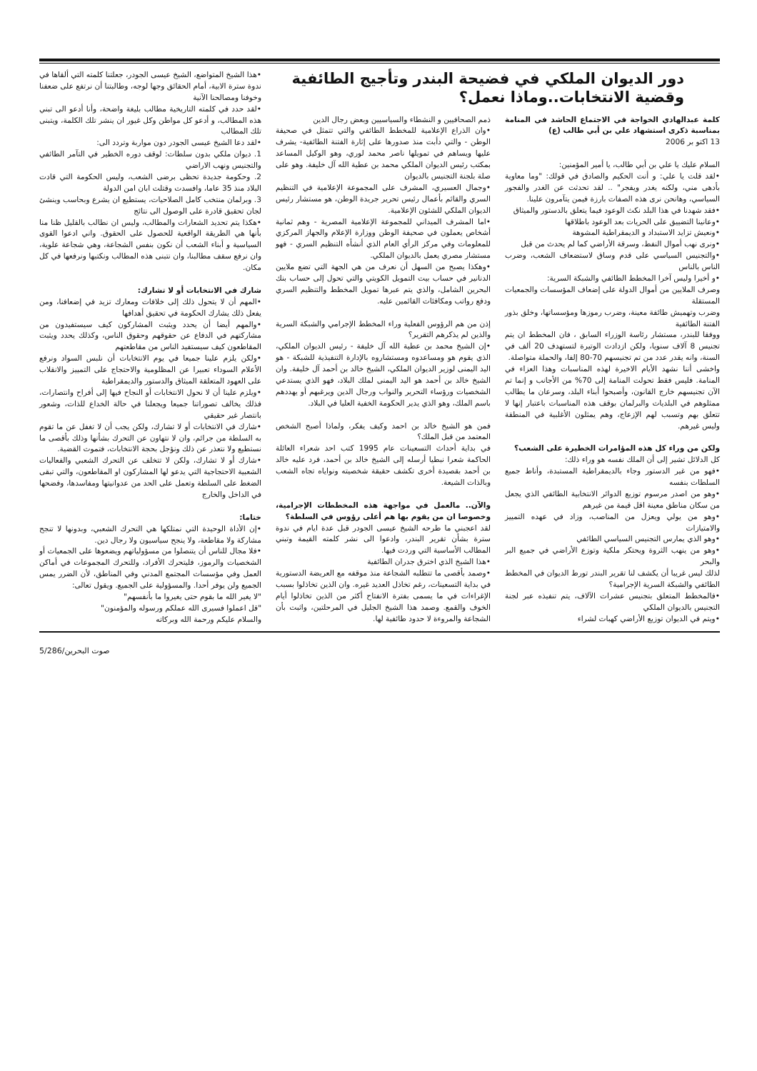دور الديوان الملكي في فضيحة البندر وتأجيج الطائفية
وقضية الانتخابات..وماذا نعمل؟
كلمة عبدالهادي الخواجة في الاجتماع الحاشد في المنامة بمناسبة ذكرى استشهاد علي بن أبي طالب (ع)
13 اكتو بر 2006
السلام عليك يا علي بن أبي طالب، يا أمير المؤمنين:
•لقد قلت يا علي: و أنت الحكيم والصادق في قولك: "وما معاوية بأدهى مني، ولكنه يغدر ويفجر" .. لقد تحدثت عن الغدر والفجور السياسي، وهانحن نرى هذه الصفات بارزة فيمن يتآمرون علينا.
•فقد شهدنا في هذا البلد نكث الوعود فيما يتعلق بالدستور والميثاق
•وعانينا التضييق على الحريات بعد الوعود باطلاقها
•ونعيش تزايد الاستبداد و الديمقراطية المشوهة
•ونرى نهب أموال النفط، وسرقة الأراضي كما لم يحدث من قبل
•والتجنيس السياسي على قدم وساق لاستضعاف الشعب، وضرب الناس بالناس
•و أخيرا وليس آخرا المخطط الطائفي والشبكة السرية:
وصرف الملايين من أموال الدولة على إضعاف المؤسسات والجمعيات المستقلة
وضرب وتهميش طائفة معينة، وضرب رموزها ومؤسساتها، وخلق بذور الفتنة الطائفية
ووفقا للبندر، مستشار رئاسة الوزراء السابق ، فان المخطط ان يتم تجنيس 8 آلاف سنويا، ولكن ازدادت الوتيرة لتستهدف 20 ألف في السنة، وانه يقدر عدد من تم تجنيسهم 70-80 إلفا، والحملة متواصلة.
واخشى أننا نشهد الأيام الاخيرة لهذه المناسبات وهذا العزاء في المنامة. فليس فقط تحولت المنامة إلى 70% من الأجانب و إنما تم الآن تجنيسهم خارج القانون، وأصبحوا أبناء البلد، وسرعان ما يطالب ممثلوهم في البلديات والبرلمان بوقف هذه المناسبات باعتبار إنها لا تتعلق بهم وتسبب لهم الإزعاج، وهم يمثلون الأغلبية في المنطقة وليس غيرهم.
ولكن من وراء كل هذه المؤامرات الخطيرة على الشعب؟
كل الدلائل تشير إلى أن الملك نفسه هو وراء ذلك:
•فهو من غير الدستور وجاء بالديمقراطية المستبدة، وأناط جميع السلطات بنفسه
•وهو من اصدر مرسوم توزيع الدوائر الانتخابية الطائفي الذي يجعل من سكان مناطق معينة اقل قيمة من غيرهم
•وهو من يولي ويعزل من المناصب، وزاد في عهده التمييز والامتيازات
•وهو الذي يمارس التجنيس السياسي الطائفي
•وهو من ينهب الثروة ويحتكر ملكية وتوزع الأراضي في جميع البر والبحر
لذلك ليس غريبا أن يكشف لنا تقرير البندر تورط الديوان في المخطط الطائفي والشبكة السرية الإجرامية؟
•فالمخطط المتعلق بتجنيس عشرات الآلاف، يتم تنفيذه عبر لجنة التجنيس بالديوان الملكي
•ويتم في الديوان توزيع الأراضي كهبات لشراء
ذمم الصحافيين و النشطاء والسياسيين وبعض رجال الدين
•وان الذراع الإعلامية للمخطط الطائفي والتي تتمثل في صحيفة الوطن - والتي دأبت منذ صدورها على إثارة الفتنة الطائفية- يشرف عليها ويساهم في تمويلها ناصر محمد لوري، وهو الوكيل المساعد بمكتب رئيس الديوان الملكي محمد بن عطية الله آل خليفة. وهو على صلة بلجنة التجنيس بالديوان
•وجمال العسيري، المشرف على المجموعة الإعلامية في التنظيم السري والقائم بأعمال رئيس تحرير جريدة الوطن، هو مستشار رئيس الديوان الملكي للشئون الإعلامية.
•اما المشرف الميداني للمجموعة الإعلامية المصرية - وهم ثمانية أشخاص يعملون في صحيفة الوطن ووزارة الإعلام والجهاز المركزي للمعلومات وفي مركز الرأي العام الذي أنشأه التنظيم السري - فهو مستشار مصري يعمل بالديوان الملكي.
•وهكذا يصبح من السهل أن نعرف من هي الجهة التي تضع ملايين الدنانير في حساب بيت التمويل الكويتي والتي تحول إلى حساب بنك البحرين الشامل، والذي يتم عبرها تمويل المخطط والتنظيم السري ودفع رواتب ومكافئات القائمين عليه.
إذن من هم الرؤوس الفعلية وراء المخطط الإجرامي والشبكة السرية والذين لم يذكرهم التقرير؟
•إن الشيخ محمد بن عطية الله آل خليفة - رئيس الديوان الملكي، الذي يقوم هو ومساعدوه ومستشاروه بالإدارة التنفيذية للشبكة - هو اليد اليمنى لوزير الديوان الملكي، الشيخ خالد بن أحمد آل خليفة. وان الشيخ خالد بن أحمد هو اليد اليمنى لملك البلاد، فهو الذي يستدعي الشخصيات ورؤساء التحرير والنواب ورجال الدين ويرغبهم أو يهددهم باسم الملك، وهو الذي يدير الحكومة الخفية العليا في البلاد.
فمن هو الشيخ خالد بن احمد وكيف يفكر، ولماذا أصبح الشخص المعتمد من قبل الملك؟
في بداية أحداث التسعينات عام 1995 كتب احد شعراء العائلة الحاكمة شعرا نبطيا أرسله إلى الشيخ خالد بن أحمد، فرد عليه خالد بن أحمد بقصيدة أخرى تكشف حقيقة شخصيته ونواياه تجاه الشعب وبالذات الشيعة.
والآن.. مالعمل في مواجهة هذه المخططات الإجرامية، وخصوصا ان من يقوم بها هم أعلى رؤوس في السلطة؟
لقد اعجبني ما طرحه الشيخ عيسى الجودر قبل عدة ايام في ندوة سترة بشأن تقرير البندر، وادعوا الى نشر كلمته القيمة وتبني المطالب الأساسية التي وردت فيها.
•هذا الشيخ الذي اخترق جدران الطائفية
•وصمد بأقصى ما تتطلبه الشجاعة منذ موقفه مع العريضة الدستورية في بداية التسعينات، رغم تخاذل العديد غيره. وان الذين تخاذلوا بسبب الإغراءات في ما يسمى بفترة الانفتاح أكثر من الذين تخاذلوا أيام الخوف والقمع. وصمد هذا الشيخ الجليل في المرحلتين، واثبت بأن الشجاعة والمروءة لا حدود طائفية لها.
•هذا الشيخ المتواضع، الشيخ عيسى الجودر، جعلتنا كلمته التي ألقاها في ندوة سترة الابية، أمام الحقائق وجها لوجه، وطالبتنا أن نرتفع على ضعفنا وخوفنا ومصالحنا الآنية
•لقد حدد في كلمته التاريخية مطالب بليغة واضحة، وأنا أدعو الى تبني هذه المطالب، و أدعو كل مواطن وكل غيور ان ينشر تلك الكلمة، ويتبنى تلك المطالب
•لقد دعا الشيخ عيسى الجودر دون مواربة وتردد الى:
1. ديوان ملكي بدون سلطات: لوقف دوره الخطير في التآمر الطائفي والتجنيس ونهب الاراضي
2. وحكومة جديدة تحظى برضى الشعب، وليس الحكومة التي قادت البلاد منذ 35 عاما، وافسدت وقتلت ابان امن الدولة
3. وبرلمان منتخب كامل الصلاحيات، يستطيع ان يشرع وبحاسب وينشئ لجان تحقيق قادرة على الوصول الى نتائج
•هكذا يتم تحديد الشعارات والمطالب، وليس ان نطالب بالقليل ظنا منا بأنها هي الطريقة الواقعية للحصول على الحقوق. واني ادعوا القوى السياسية و أبناء الشعب أن نكون بنفس الشجاعة، وهي شجاعة علوية، وان نرفع سقف مطالبنا، وان نتبنى هذه المطالب ونكتبها ونرفعها في كل مكان.
شارك في الانتخابات أو لا تشارك:
•المهم أن لا يتحول ذلك إلى خلافات ومعارك تزيد في إضعافنا، ومن يفعل ذلك يشارك الحكومة في تحقيق أهدافها
•والمهم أيضا أن يحدد ويثبت المشاركون كيف سيستفيدون من مشاركتهم في الدفاع عن حقوقهم وحقوق الناس، وكذلك يحدد ويثبت المقاطعون كيف سيستفيد الناس من مقاطعتهم
•ولكن يلزم علينا جميعا في يوم الانتخابات أن نلبس السواد ونرفع الأعلام السوداء تعبيرا عن المظلومية والاحتجاج على التمييز والانقلاب على العهود المتعلقة الميثاق والدستور والديمقراطية
•ويلزم علينا أن لا نحول الانتخابات أو النجاح فيها إلى أفراح وانتصارات، فذلك يخالف تصوراتنا جميعا ويجعلنا في حالة الخداع للذات، وشعور بانتصار غير حقيقي
•شارك في الانتخابات أو لا تشارك، ولكن يجب أن لا تغفل عن ما تقوم به السلطة من جرائم، وان لا نتهاون عن التحرك بشأنها وذلك بأقصى ما نستطيع ولا نتعذر عن ذلك ونؤجل بحجة الانتخابات، فتموت القضية.
•شارك أو لا تشارك، ولكن لا تتخلف عن التحرك الشعبي والفعاليات الشعبية الاحتجاجية التي يدعو لها المشاركون او المقاطعون، والتي تبقى الضغط على السلطة وتعمل على الحد من عدوانيتها ومفاسدها، وفضحها في الداخل والخارج
ختاما:
•إن الأداة الوحيدة التي نمتلكها هي التحرك الشعبي، وبدونها لا تنجح مشاركة ولا مقاطعة، ولا ينجح سياسيون ولا رجال دين.
•فلا مجال للناس أن يتنصلوا من مسؤولياتهم ويضعوها على الجمعيات أو الشخصيات والرموز، فليتحرك الأفراد، وللتحرك المجموعات في أماكن العمل وفي مؤسسات المجتمع المدني وفي المناطق، لأن الضرر يمس الجميع ولن يوفر أحدا. والمسؤولية على الجميع. ويقول تعالى:
"لا يغير الله ما بقوم حتى يغيروا ما بأنفسهم"
"قل اعملوا فسيرى الله عملكم ورسوله والمؤمنون"
والسلام عليكم ورحمة الله وبركاته
صوت البحرين/5/286